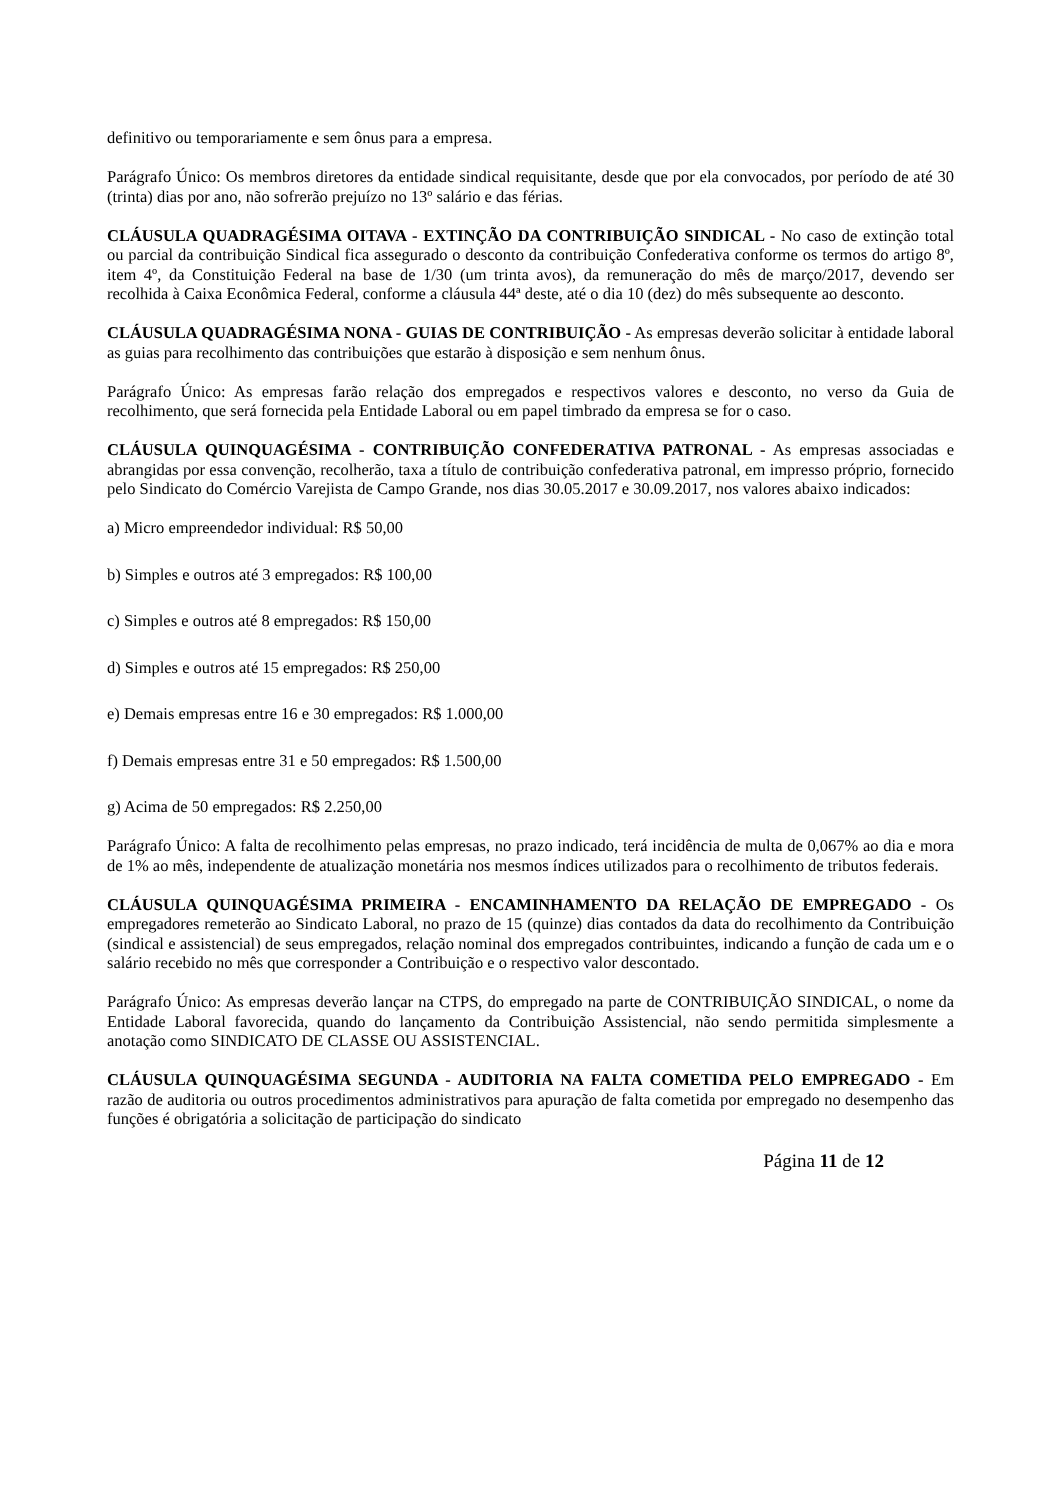definitivo ou temporariamente e sem ônus para a empresa.
Parágrafo Único: Os membros diretores da entidade sindical requisitante, desde que por ela convocados, por período de até 30 (trinta) dias por ano, não sofrerão prejuízo no 13º salário e das férias.
CLÁUSULA QUADRAGÉSIMA OITAVA - EXTINÇÃO DA CONTRIBUIÇÃO SINDICAL - No caso de extinção total ou parcial da contribuição Sindical fica assegurado o desconto da contribuição Confederativa conforme os termos do artigo 8º, item 4º, da Constituição Federal na base de 1/30 (um trinta avos), da remuneração do mês de março/2017, devendo ser recolhida à Caixa Econômica Federal, conforme a cláusula 44ª deste, até o dia 10 (dez) do mês subsequente ao desconto.
CLÁUSULA QUADRAGÉSIMA NONA - GUIAS DE CONTRIBUIÇÃO - As empresas deverão solicitar à entidade laboral as guias para recolhimento das contribuições que estarão à disposição e sem nenhum ônus.
Parágrafo Único: As empresas farão relação dos empregados e respectivos valores e desconto, no verso da Guia de recolhimento, que será fornecida pela Entidade Laboral ou em papel timbrado da empresa se for o caso.
CLÁUSULA QUINQUAGÉSIMA - CONTRIBUIÇÃO CONFEDERATIVA PATRONAL - As empresas associadas e abrangidas por essa convenção, recolherão, taxa a título de contribuição confederativa patronal, em impresso próprio, fornecido pelo Sindicato do Comércio Varejista de Campo Grande, nos dias 30.05.2017 e 30.09.2017, nos valores abaixo indicados:
a) Micro empreendedor individual: R$ 50,00
b) Simples e outros até 3 empregados: R$ 100,00
c) Simples e outros até 8 empregados: R$ 150,00
d) Simples e outros até 15 empregados: R$ 250,00
e) Demais empresas entre 16 e 30 empregados: R$ 1.000,00
f) Demais empresas entre 31 e 50 empregados: R$ 1.500,00
g) Acima de 50 empregados: R$ 2.250,00
Parágrafo Único: A falta de recolhimento pelas empresas, no prazo indicado, terá incidência de multa de 0,067% ao dia e mora de 1% ao mês, independente de atualização monetária nos mesmos índices utilizados para o recolhimento de tributos federais.
CLÁUSULA QUINQUAGÉSIMA PRIMEIRA - ENCAMINHAMENTO DA RELAÇÃO DE EMPREGADO - Os empregadores remeterão ao Sindicato Laboral, no prazo de 15 (quinze) dias contados da data do recolhimento da Contribuição (sindical e assistencial) de seus empregados, relação nominal dos empregados contribuintes, indicando a função de cada um e o salário recebido no mês que corresponder a Contribuição e o respectivo valor descontado.
Parágrafo Único: As empresas deverão lançar na CTPS, do empregado na parte de CONTRIBUIÇÃO SINDICAL, o nome da Entidade Laboral favorecida, quando do lançamento da Contribuição Assistencial, não sendo permitida simplesmente a anotação como SINDICATO DE CLASSE OU ASSISTENCIAL.
CLÁUSULA QUINQUAGÉSIMA SEGUNDA - AUDITORIA NA FALTA COMETIDA PELO EMPREGADO - Em razão de auditoria ou outros procedimentos administrativos para apuração de falta cometida por empregado no desempenho das funções é obrigatória a solicitação de participação do sindicato
Página 11 de 12